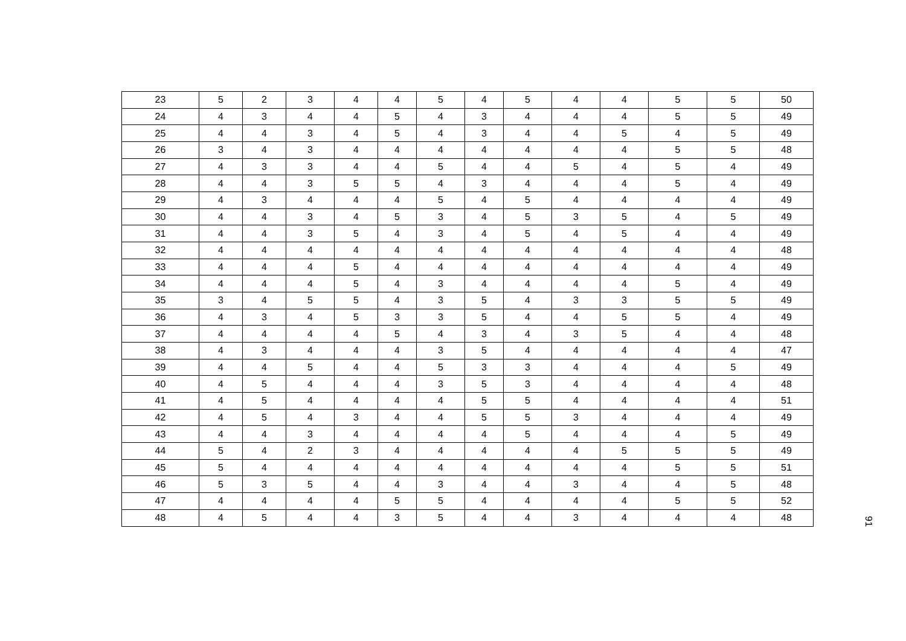| 23 | 5 | 2 | 3 | 4 | 4 | 5 | 4 | 5 | 4 | 4 | 5 | 5 | 50 |
| 24 | 4 | 3 | 4 | 4 | 5 | 4 | 3 | 4 | 4 | 4 | 5 | 5 | 49 |
| 25 | 4 | 4 | 3 | 4 | 5 | 4 | 3 | 4 | 4 | 5 | 4 | 5 | 49 |
| 26 | 3 | 4 | 3 | 4 | 4 | 4 | 4 | 4 | 4 | 4 | 5 | 5 | 48 |
| 27 | 4 | 3 | 3 | 4 | 4 | 5 | 4 | 4 | 5 | 4 | 5 | 4 | 49 |
| 28 | 4 | 4 | 3 | 5 | 5 | 4 | 3 | 4 | 4 | 4 | 5 | 4 | 49 |
| 29 | 4 | 3 | 4 | 4 | 4 | 5 | 4 | 5 | 4 | 4 | 4 | 4 | 49 |
| 30 | 4 | 4 | 3 | 4 | 5 | 3 | 4 | 5 | 3 | 5 | 4 | 5 | 49 |
| 31 | 4 | 4 | 3 | 5 | 4 | 3 | 4 | 5 | 4 | 5 | 4 | 4 | 49 |
| 32 | 4 | 4 | 4 | 4 | 4 | 4 | 4 | 4 | 4 | 4 | 4 | 4 | 48 |
| 33 | 4 | 4 | 4 | 5 | 4 | 4 | 4 | 4 | 4 | 4 | 4 | 4 | 49 |
| 34 | 4 | 4 | 4 | 5 | 4 | 3 | 4 | 4 | 4 | 4 | 5 | 4 | 49 |
| 35 | 3 | 4 | 5 | 5 | 4 | 3 | 5 | 4 | 3 | 3 | 5 | 5 | 49 |
| 36 | 4 | 3 | 4 | 5 | 3 | 3 | 5 | 4 | 4 | 5 | 5 | 4 | 49 |
| 37 | 4 | 4 | 4 | 4 | 5 | 4 | 3 | 4 | 3 | 5 | 4 | 4 | 48 |
| 38 | 4 | 3 | 4 | 4 | 4 | 3 | 5 | 4 | 4 | 4 | 4 | 4 | 47 |
| 39 | 4 | 4 | 5 | 4 | 4 | 5 | 3 | 3 | 4 | 4 | 4 | 5 | 49 |
| 40 | 4 | 5 | 4 | 4 | 4 | 3 | 5 | 3 | 4 | 4 | 4 | 4 | 48 |
| 41 | 4 | 5 | 4 | 4 | 4 | 4 | 5 | 5 | 4 | 4 | 4 | 4 | 51 |
| 42 | 4 | 5 | 4 | 3 | 4 | 4 | 5 | 5 | 3 | 4 | 4 | 4 | 49 |
| 43 | 4 | 4 | 3 | 4 | 4 | 4 | 4 | 5 | 4 | 4 | 4 | 5 | 49 |
| 44 | 5 | 4 | 2 | 3 | 4 | 4 | 4 | 4 | 4 | 5 | 5 | 5 | 49 |
| 45 | 5 | 4 | 4 | 4 | 4 | 4 | 4 | 4 | 4 | 4 | 5 | 5 | 51 |
| 46 | 5 | 3 | 5 | 4 | 4 | 3 | 4 | 4 | 3 | 4 | 4 | 5 | 48 |
| 47 | 4 | 4 | 4 | 4 | 5 | 5 | 4 | 4 | 4 | 4 | 5 | 5 | 52 |
| 48 | 4 | 5 | 4 | 4 | 3 | 5 | 4 | 4 | 3 | 4 | 4 | 4 | 48 |
91